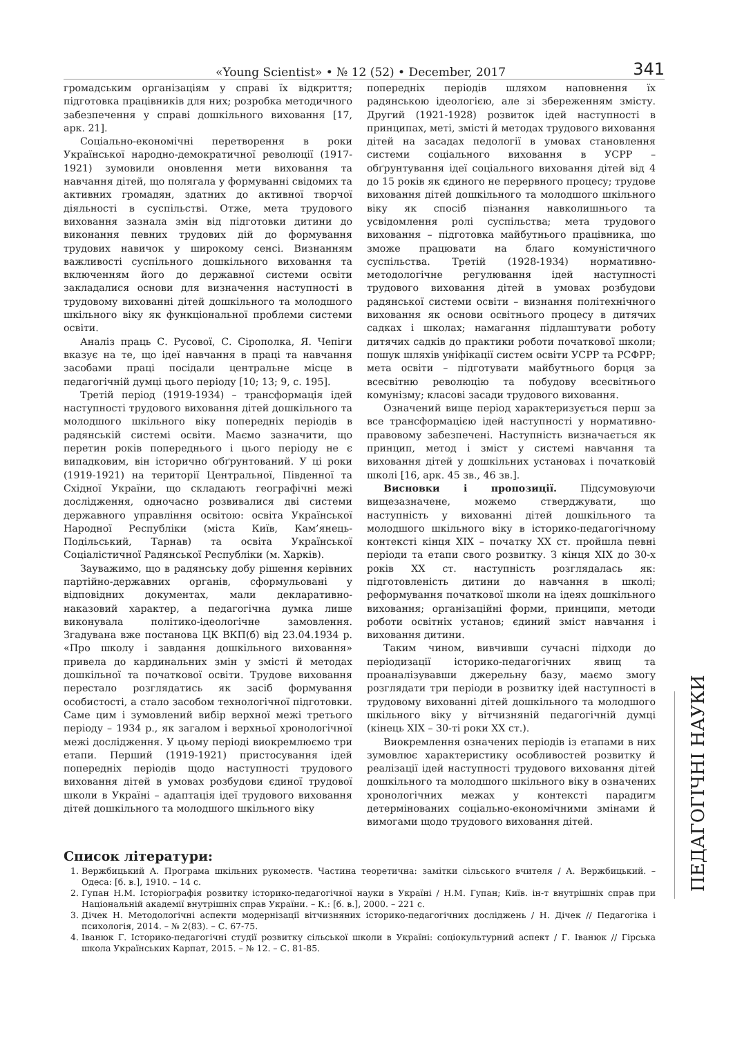«Young Scientist» • № 12 (52) • December, 2017 341
громадським організаціям у справі їх відкриття; підготовка працівників для них; розробка методичного забезпечення у справі дошкільного виховання [17, арк. 21].
Соціально-економічні перетворення в роки Української народно-демократичної революції (1917-1921) зумовили оновлення мети виховання та навчання дітей, що полягала у формуванні свідомих та активних громадян, здатних до активної творчої діяльності в суспільстві. Отже, мета трудового виховання зазнала змін від підготовки дитини до виконання певних трудових дій до формування трудових навичок у широкому сенсі. Визнанням важливості суспільного дошкільного виховання та включенням його до державної системи освіти закладалися основи для визначення наступності в трудовому вихованні дітей дошкільного та молодшого шкільного віку як функціональної проблеми системи освіти.
Аналіз праць С. Русової, С. Сірополка, Я. Чепіги вказує на те, що ідеї навчання в праці та навчання засобами праці посідали центральне місце в педагогічній думці цього періоду [10; 13; 9, с. 195].
Третій період (1919-1934) – трансформація ідей наступності трудового виховання дітей дошкільного та молодшого шкільного віку попередніх періодів в радянській системі освіти. Маємо зазначити, що перетин років попереднього і цього періоду не є випадковим, він історично обґрунтований. У ці роки (1919-1921) на території Центральної, Південної та Східної України, що складають географічні межі дослідження, одночасно розвивалися дві системи державного управління освітою: освіта Української Народної Республіки (міста Київ, Кам’янець-Подільський, Тарнав) та освіта Української Соціалістичної Радянської Республіки (м. Харків).
Зауважимо, що в радянську добу рішення керівних партійно-державних органів, сформульовані у відповідних документах, мали декларативно-наказовий характер, а педагогічна думка лише виконувала політико-ідеологічне замовлення. Згадувана вже постанова ЦК ВКП(б) від 23.04.1934 р. «Про школу і завдання дошкільного виховання» привела до кардинальних змін у змісті й методах дошкільної та початкової освіти. Трудове виховання перестало розглядатись як засіб формування особистості, а стало засобом технологічної підготовки. Саме цим і зумовлений вибір верхної межі третього періоду – 1934 р., як загалом і верхньої хронологічної межі дослідження. У цьому періоді виокремлюємо три етапи. Перший (1919-1921) пристосування ідей попередніх періодів щодо наступності трудового виховання дітей в умовах розбудови єдиної трудової школи в Україні – адаптація ідеї трудового виховання дітей дошкільного та молодшого шкільного віку
попередніх періодів шляхом наповнення їх радянською ідеологією, але зі збереженням змісту. Другий (1921-1928) розвиток ідей наступності в принципах, меті, змісті й методах трудового виховання дітей на засадах педології в умовах становлення системи соціального виховання в УСРР – обґрунтування ідеї соціального виховання дітей від 4 до 15 років як єдиного не перервного процесу; трудове виховання дітей дошкільного та молодшого шкільного віку як спосіб пізнання навколишнього та усвідомлення ролі суспільства; мета трудового виховання – підготовка майбутнього працівника, що зможе працювати на благо комуністичного суспільства. Третій (1928-1934) нормативно-методологічне регулювання ідей наступності трудового виховання дітей в умовах розбудови радянської системи освіти – визнання політехнічного виховання як основи освітнього процесу в дитячих садках і школах; намагання підлаштувати роботу дитячих садків до практики роботи початкової школи; пошук шляхів уніфікації систем освіти УСРР та РСФРР; мета освіти – підготувати майбутнього борця за всесвітню революцію та побудову всесвітнього комунізму; класові засади трудового виховання.
Означений вище період характеризується перш за все трансформацією ідей наступності у нормативно-правовому забезпечені. Наступність визначається як принцип, метод і зміст у системі навчання та виховання дітей у дошкільних установах і початковій школі [16, арк. 45 зв., 46 зв.].
Висновки і пропозиції. Підсумовуючи вищезазначене, можемо стверджувати, що наступність у вихованні дітей дошкільного та молодшого шкільного віку в історико-педагогічному контексті кінця XIX – початку XX ст. пройшла певні періоди та етапи свого розвитку. З кінця XIX до 30-х років XX ст. наступність розглядалась як: підготовленість дитини до навчання в школі; реформування початкової школи на ідеях дошкільного виховання; організаційні форми, принципи, методи роботи освітніх установ; єдиний зміст навчання і виховання дитини.
Таким чином, вивчивши сучасні підходи до періодизації історико-педагогічних явищ та проаналізувавши джерельну базу, маємо змогу розглядати три періоди в розвитку ідей наступності в трудовому вихованні дітей дошкільного та молодшого шкільного віку у вітчизняній педагогічній думці (кінець XIX – 30-ті роки XX ст.).
Виокремлення означених періодів із етапами в них зумовлює характеристику особливостей розвитку й реалізації ідей наступності трудового виховання дітей дошкільного та молодшого шкільного віку в означених хронологічних межах у контексті парадигм детермінованих соціально-економічними змінами й вимогами щодо трудового виховання дітей.
Список літератури:
1. Вержбицький А. Програма шкільних рукоместв. Частина теоретична: замітки сільського вчителя / А. Вержбицький. – Одеса: [б. в.], 1910. – 14 с.
2. Гупан Н.М. Історіографія розвитку історико-педагогічної науки в Україні / Н.М. Гупан; Київ. ін-т внутрішніх справ при Національній академії внутрішніх справ України. – К.: [б. в.], 2000. – 221 с.
3. Дічек Н. Методологічні аспекти модернізації вітчизняних історико-педагогічних досліджень / Н. Дічек // Педагогіка і психологія, 2014. – № 2(83). – С. 67-75.
4. Іванюк Г. Історико-педагогічні студії розвитку сільської школи в Україні: соціокультурний аспект / Г. Іванюк // Гірська школа Українських Карпат, 2015. – № 12. – С. 81-85.
ПЕДАГОГІЧНІ НАУКИ